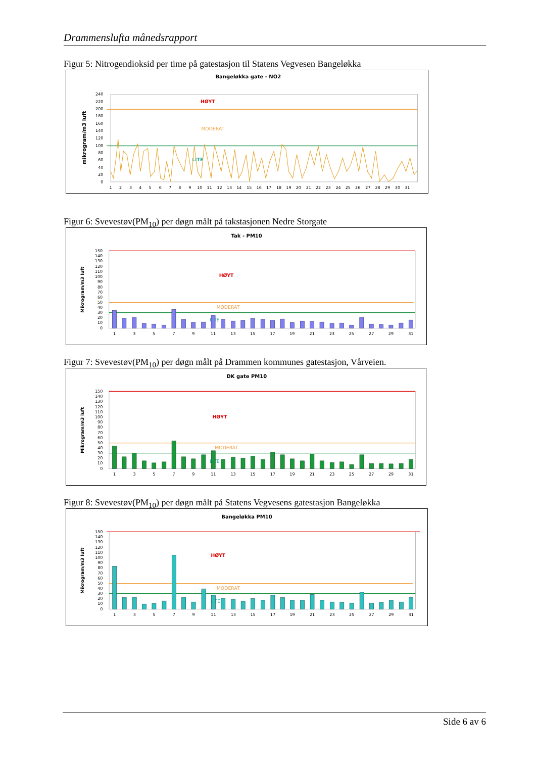Drammenslufta månedsrapport
Figur 5: Nitrogendioksid per time på gatestasjon til Statens Vegvesen Bangeløkka
Bangeløkka gate - NO2
mikrogram/m3 luft
240
220
200
180
160
140
120
100
80
60
40
20
0
HØYT
MODERAT
LITE
1
2
3
4
5
6
7
8
9
10
11
12
13
14
15
16
17
18
19
20
21
22
23
24
25
26
27
28
29
30
31
Figur 6: Svevestøv(PM<sub>10</sub>) per døgn målt på takstasjonen Nedre Storgate
Tak - PM10
Mikrogram/m3 luft
150
140
130
120
110
100
90
80
70
60
50
40
30
20
10
0
HØYT
MODERAT
LITE
1
3
5
7
9
11
13
15
17
19
21
23
25
27
29
31
Figur 7: Svevestøv(PM<sub>10</sub>) per døgn målt på Drammen kommunes gatestasjon, Vårveien.
DK gate PM10
Mikrogram/m3 luft
150
140
130
120
110
100
90
80
70
60
50
40
30
20
10
0
HØYT
MODERAT
LITE
1
3
5
7
9
11
13
15
17
19
21
23
25
27
29
31
Figur 8: Svevestøv(PM<sub>10</sub>) per døgn målt på Statens Vegvesens gatestasjon Bangeløkka
Bangeløkka PM10
Mikrogram/m3 luft
150
140
130
120
110
100
90
80
70
60
50
40
30
20
10
0
HØYT
MODERAT
LITE
1
3
5
7
9
11
13
15
17
19
21
23
25
27
29
31
Side 6 av 6